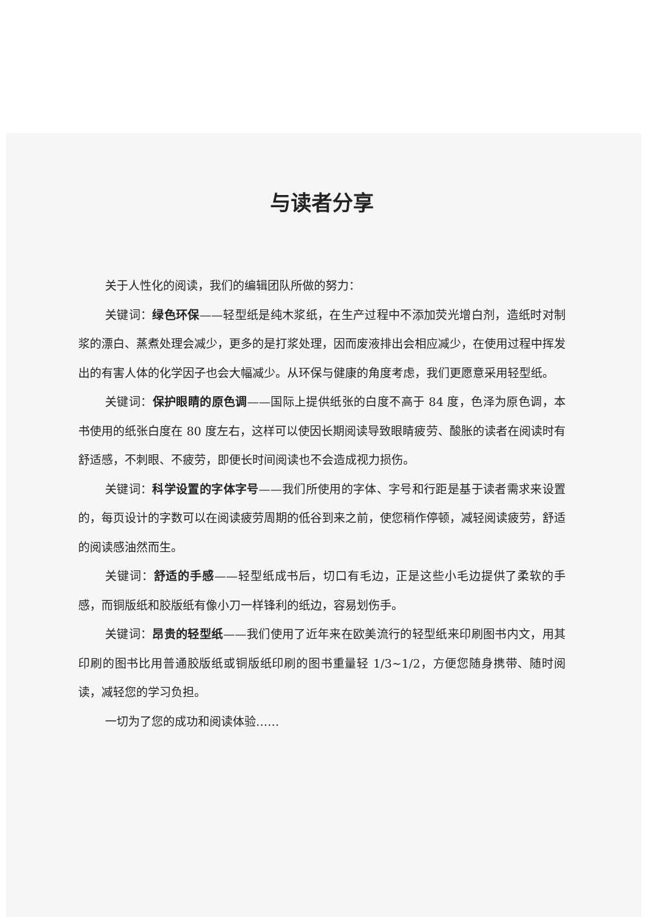与读者分享
关于人性化的阅读，我们的编辑团队所做的努力：
关键词：绿色环保——轻型纸是纯木浆纸，在生产过程中不添加荧光增白剂，造纸时对制浆的漂白、蒸煮处理会减少，更多的是打浆处理，因而废液排出会相应减少，在使用过程中挥发出的有害人体的化学因子也会大幅减少。从环保与健康的角度考虑，我们更愿意采用轻型纸。
关键词：保护眼睛的原色调——国际上提供纸张的白度不高于 84 度，色泽为原色调，本书使用的纸张白度在 80 度左右，这样可以使因长期阅读导致眼睛疲劳、酸胀的读者在阅读时有舒适感，不刺眼、不疲劳，即便长时间阅读也不会造成视力损伤。
关键词：科学设置的字体字号——我们所使用的字体、字号和行距是基于读者需求来设置的，每页设计的字数可以在阅读疲劳周期的低谷到来之前，使您稍作停顿，减轻阅读疲劳，舒适的阅读感油然而生。
关键词：舒适的手感——轻型纸成书后，切口有毛边，正是这些小毛边提供了柔软的手感，而铜版纸和胶版纸有像小刀一样锋利的纸边，容易划伤手。
关键词：昂贵的轻型纸——我们使用了近年来在欧美流行的轻型纸来印刷图书内文，用其印刷的图书比用普通胶版纸或铜版纸印刷的图书重量轻 1/3~1/2，方便您随身携带、随时阅读，减轻您的学习负担。
一切为了您的成功和阅读体验……